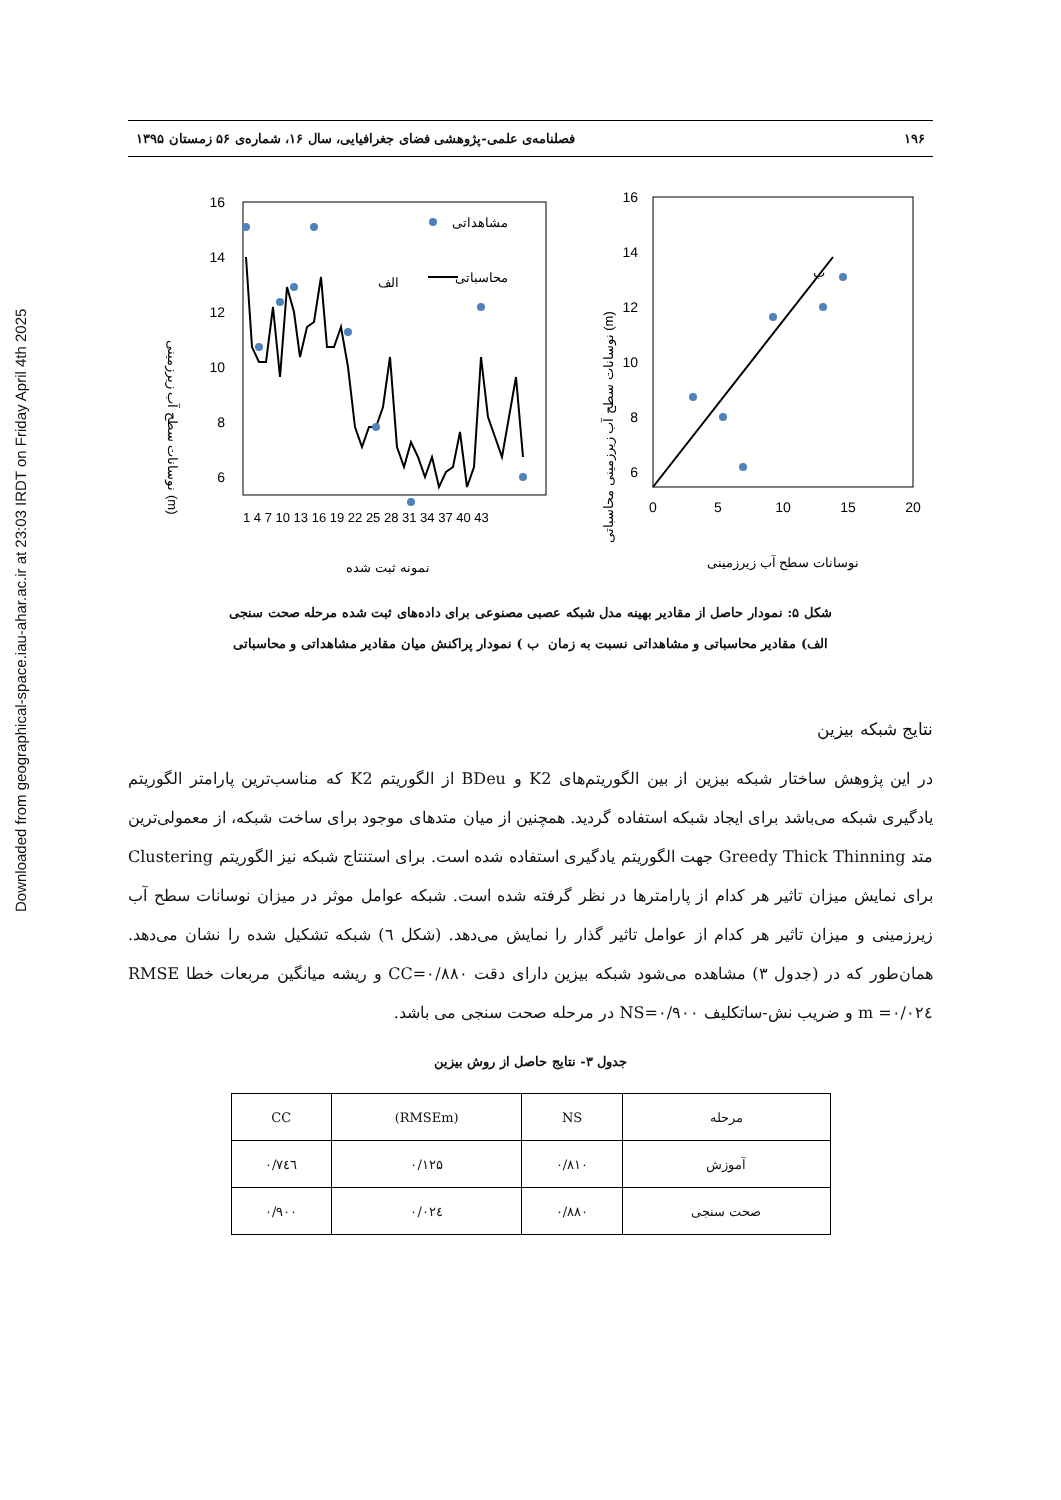Downloaded from geographical-space.iau-ahar.ac.ir at 23:03 IRDT on Friday April 4th 2025
۱۹۶ فصلنامه‌ی علمی-پژوهشی فضای جغرافیایی، سال ۱۶، شماره‌ی ۵۶ زمستان ۱۳۹۵
نوسانات سطح آب زیرزمینی (m)
16
14
12
10
8
6
1 4 7 10 13 16 19 22 25 28 31 34 37 40 43
مشاهداتی
محاسباتی
الف
نمونه ثبت شده
نوسانات سطح آب زیرزمینی محاسباتی (m)
16
14
12
10
8
6
0
5
10
15
20
ب
نوسانات سطح آب زیرزمینی
شکل ۵: نمودار حاصل از مقادیر بهینه مدل شبکه عصبی مصنوعی برای داده‌های ثبت شده مرحله صحت سنجی
الف) مقادیر محاسباتی و مشاهداتی نسبت به زمان ب ) نمودار پراکنش میان مقادیر مشاهداتی و محاسباتی
نتایج شبکه بیزین
در این پژوهش ساختار شبکه بیزین از بین الگوریتم‌های K2 و BDeu از الگوریتم K2 که مناسب‌ترین پارامتر الگوریتم یادگیری شبکه می‌باشد برای ایجاد شبکه استفاده گردید. همچنین از میان متدهای موجود برای ساخت شبکه، از معمولی‌ترین متد Greedy Thick Thinning جهت الگوریتم یادگیری استفاده شده است. برای استنتاج شبکه نیز الگوریتم Clustering برای نمایش میزان تاثیر هر کدام از پارامترها در نظر گرفته شده است. شبکه عوامل موثر در میزان نوسانات سطح آب زیرزمینی و میزان تاثیر هر کدام از عوامل تاثیر گذار را نمایش می‌دهد. (شکل ٦) شبکه تشکیل شده را نشان می‌دهد. همان‌طور که در (جدول ۳) مشاهده می‌شود شبکه بیزین دارای دقت CC=۰/۸۸۰ و ریشه میانگین مربعات خطا RMSE =۰/۰۲٤ m و ضریب نش-ساتکلیف NS=۰/۹۰۰ در مرحله صحت سنجی می باشد.
جدول ۳- نتایج حاصل از روش بیزین
| مرحله | NS | (RMSEm) | CC |
| --- | --- | --- | --- |
| آموزش | ۰/۸۱۰ | ۰/۱۲۵ | ۰/۷٤٦ |
| صحت سنجی | ۰/۸۸۰ | ۰/۰۲٤ | ۰/۹۰۰ |